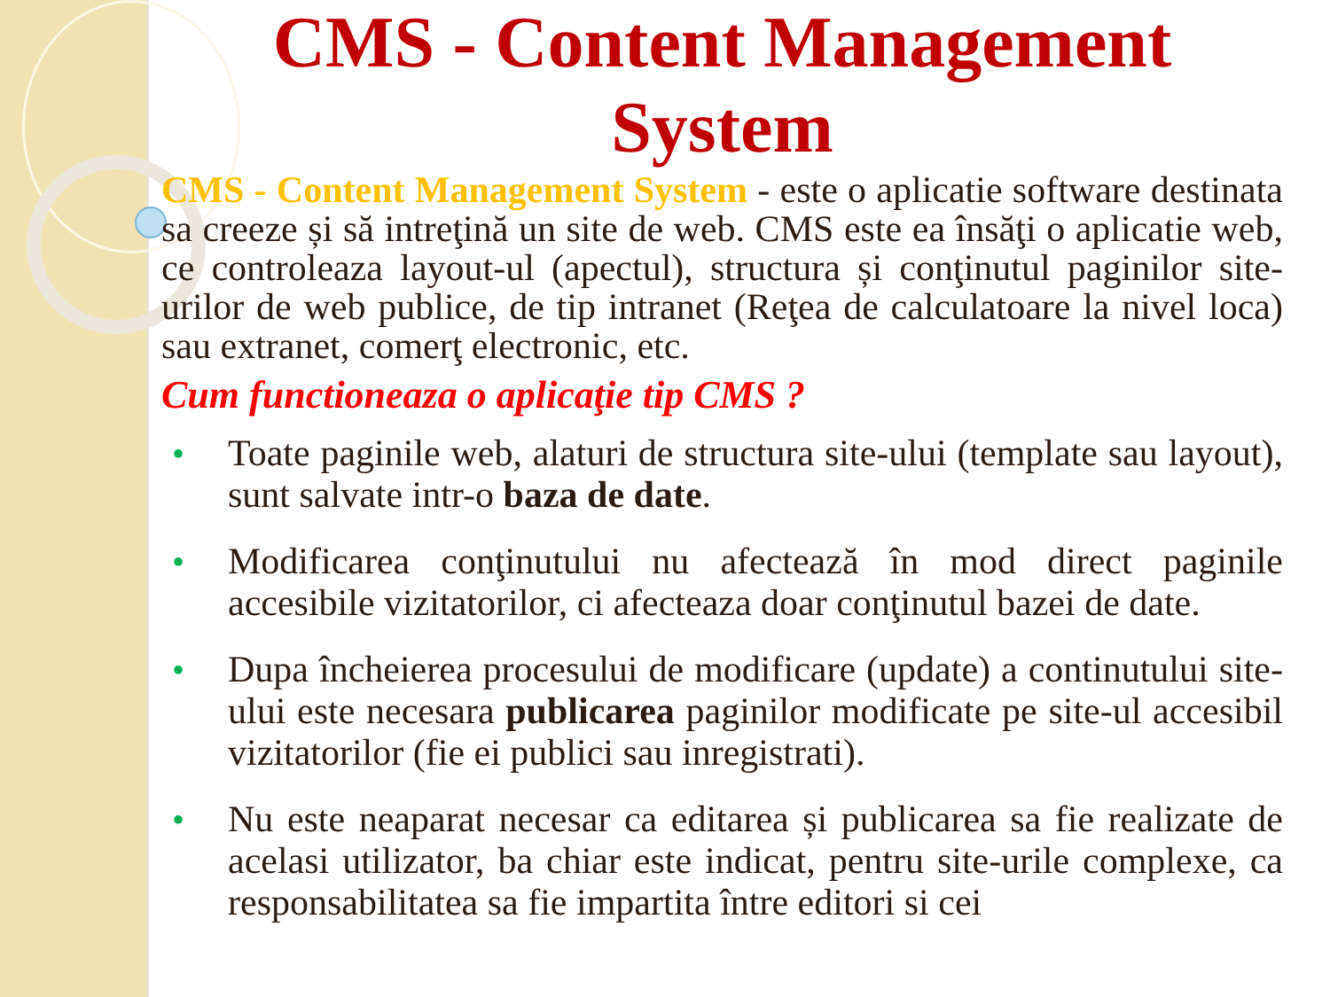CMS - Content Management System
CMS - Content Management System - este o aplicatie software destinata sa creeze și să intreţină un site de web. CMS este ea însăţi o aplicatie web, ce controleaza layout-ul (apectul), structura și conţinutul paginilor site-urilor de web publice, de tip intranet (Reţea de calculatoare la nivel loca) sau extranet, comerţ electronic, etc.
Cum functioneaza o aplicaţie tip CMS ?
• Toate paginile web, alaturi de structura site-ului (template sau layout), sunt salvate intr-o baza de date.
• Modificarea conţinutului nu afectează în mod direct paginile accesibile vizitatorilor, ci afecteaza doar conţinutul bazei de date.
• Dupa încheierea procesului de modificare (update) a continutului site-ului este necesara publicarea paginilor modificate pe site-ul accesibil vizitatorilor (fie ei publici sau inregistrati).
• Nu este neaparat necesar ca editarea și publicarea sa fie realizate de acelasi utilizator, ba chiar este indicat, pentru site-urile complexe, ca responsabilitatea sa fie impartita între editori si cei